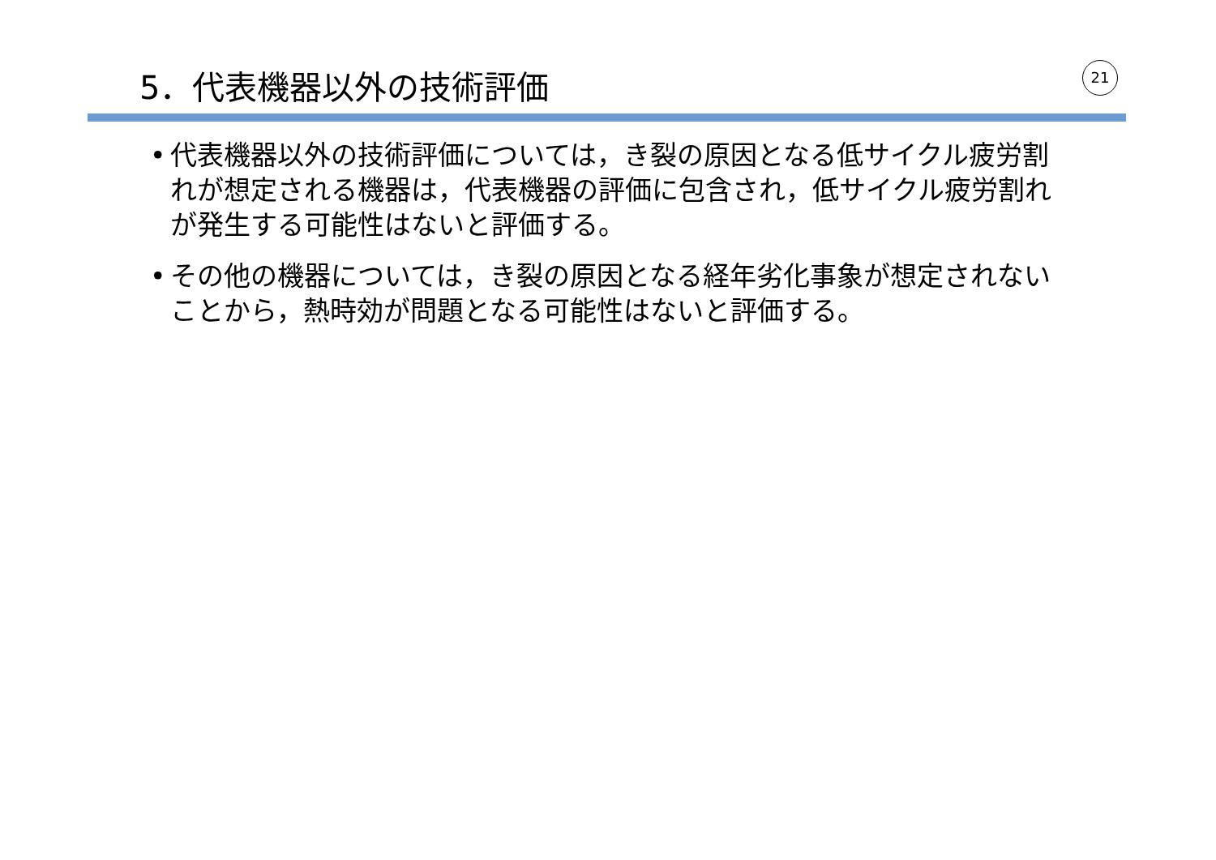5．代表機器以外の技術評価 21
• 代表機器以外の技術評価については，き裂の原因となる低サイクル疲労割れが想定される機器は，代表機器の評価に包含され，低サイクル疲労割れが発生する可能性はないと評価する。
• その他の機器については，き裂の原因となる経年劣化事象が想定されないことから，熱時効が問題となる可能性はないと評価する。